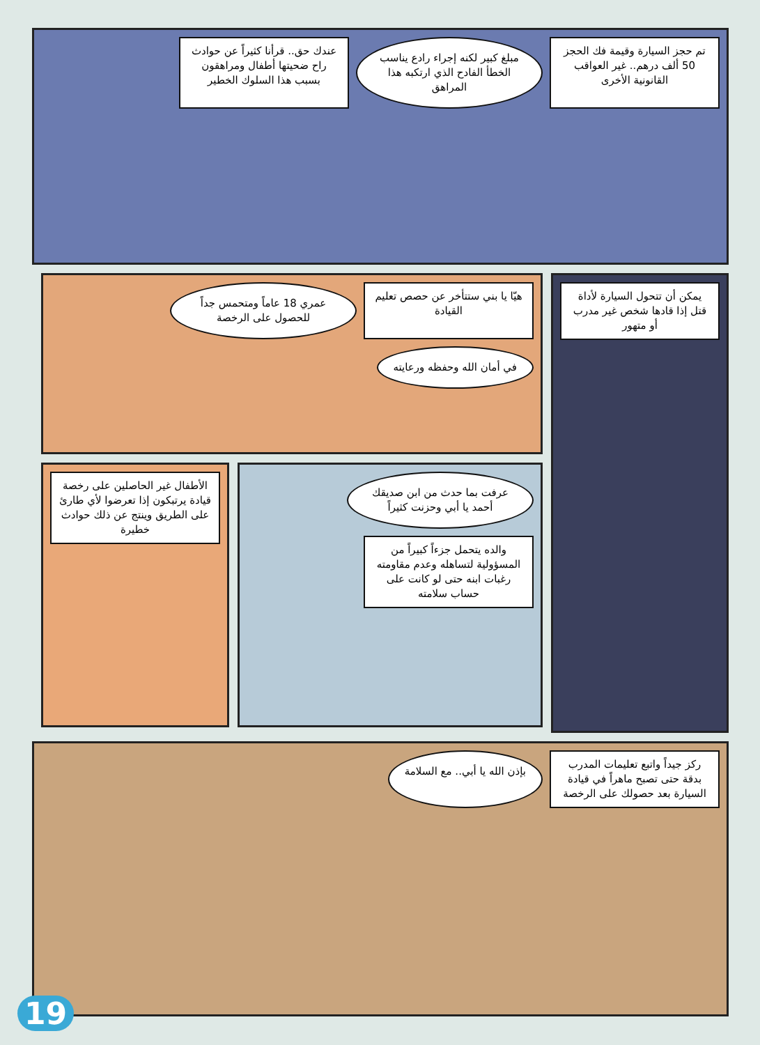تم حجز السيارة وقيمة فك الحجز 50 ألف درهم.. غير العواقب القانونية الأخرى
مبلغ كبير لكنه إجراء رادع يناسب الخطأ الفادح الذي ارتكبه هذا المراهق
عندك حق.. قرأنا كثيراً عن حوادث راح ضحيتها أطفال ومراهقون بسبب هذا السلوك الخطير
يمكن أن تتحول السيارة لأداة قتل إذا قادها شخص غير مدرب أو متهور
هيّا يا بني ستتأخر عن حصص تعليم القيادة
عمري 18 عاماً ومتحمس جداً للحصول على الرخصة
في أمان الله وحفظه ورعايته
عرفت بما حدث من ابن صديقك أحمد يا أبي وحزنت كثيراً
والده يتحمل جزءاً كبيراً من المسؤولية لتساهله وعدم مقاومته رغبات ابنه حتى لو كانت على حساب سلامته
الأطفال غير الحاصلين على رخصة قيادة يرتبكون إذا تعرضوا لأي طارئ على الطريق وينتج عن ذلك حوادث خطيرة
ركز جيداً واتبع تعليمات المدرب بدقة حتى تصبح ماهراً في قيادة السيارة بعد حصولك على الرخصة
بإذن الله يا أبي.. مع السلامة
19